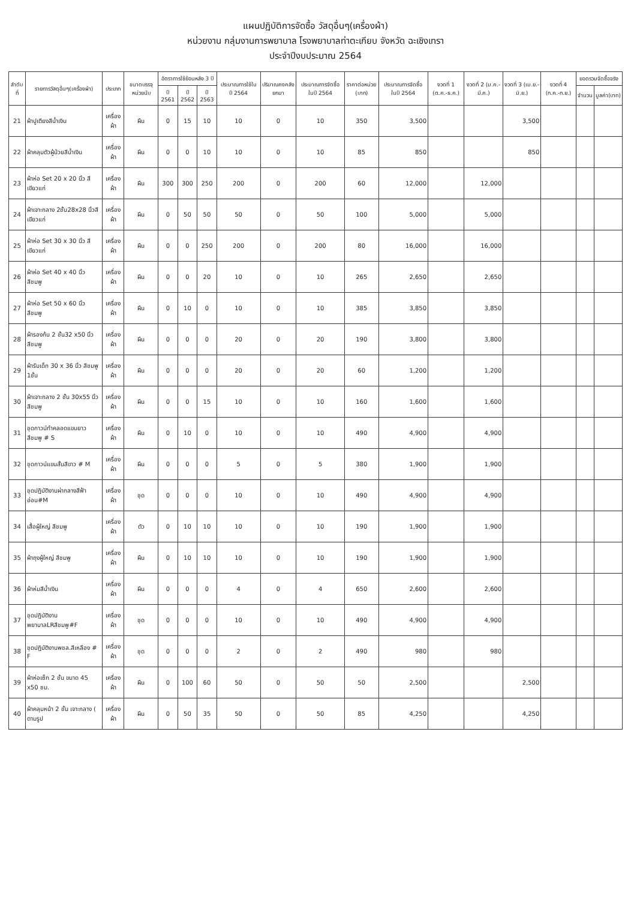แผนปฏิบัติการจัดซื้อ วัสดุอื่นๆ(เครื่องผ้า)
หน่วยงาน กลุ่มงานการพยาบาล โรงพยาบาลท่าตะเกียบ จังหวัด ฉะเชิงเทรา
ประจำปีงบประมาณ 2564
| ลำดับที่ | รายการวัสดุอื่นๆ(เครื่องผ้า) | ประเภท | ขนาดบรรจุ หน่วยนับ | อัตราการใช้ย้อนหลัง 3 ปี | | | ประมาณการใช้ใน ปี 2564 | ปริมาณคงคลังยกมา | ประมาณการจัดซื้อ ในปี 2564 | ราคาต่อหน่วย (บาท) | ประมาณการจัดซื้อ ในปี 2564 | งวดที่ 1 (ต.ค.-ธ.ค.) | งวดที่ 2 (ม.ค.-มี.ค.) | งวดที่ 3 (เม.ย.-มิ.ย.) | งวดที่ 4 (ก.ค.-ก.ย.) | ยอดรวมจัดซื้อจริง | |
| --- | --- | --- | --- | --- | --- | --- | --- | --- | --- | --- | --- | --- | --- | --- | --- | --- | --- |
| | | | | ปี 2561 | ปี 2562 | ปี 2563 | | | | | | | | | | จำนวน | มูลค่า(บาท) |
| 21 | ผ้าปูเตียงสีน้ำเงิน | เครื่องผ้า | ผืน | 0 | 15 | 10 | 10 | 0 | 10 | 350 | 3,500 | | | 3,500 | | | |
| 22 | ผ้าคลุมตัวผู้ป่วยสีน้ำเงิน | เครื่องผ้า | ผืน | 0 | 0 | 10 | 10 | 0 | 10 | 85 | 850 | | | 850 | | | |
| 23 | ผ้าห่อ Set 20 x 20 นิ้ว สีเขียวแก่ | เครื่องผ้า | ผืน | 300 | 300 | 250 | 200 | 0 | 200 | 60 | 12,000 | | 12,000 | | | | |
| 24 | ผ้าเจาะกลาง 2ชั้น28x28 นิ้วสีเขียวแก่ | เครื่องผ้า | ผืน | 0 | 50 | 50 | 50 | 0 | 50 | 100 | 5,000 | | 5,000 | | | | |
| 25 | ผ้าห่อ Set 30 x 30 นิ้ว สีเขียวแก่ | เครื่องผ้า | ผืน | 0 | 0 | 250 | 200 | 0 | 200 | 80 | 16,000 | | 16,000 | | | | |
| 26 | ผ้าห่อ Set 40 x 40 นิ้ว สีชมพู | เครื่องผ้า | ผืน | 0 | 0 | 20 | 10 | 0 | 10 | 265 | 2,650 | | 2,650 | | | | |
| 27 | ผ้าห่อ Set 50 x 60 นิ้ว สีชมพู | เครื่องผ้า | ผืน | 0 | 10 | 0 | 10 | 0 | 10 | 385 | 3,850 | | 3,850 | | | | |
| 28 | ผ้ารองก้น 2 ชั้น32 x50 นิ้ว สีชมพู | เครื่องผ้า | ผืน | 0 | 0 | 0 | 20 | 0 | 20 | 190 | 3,800 | | 3,800 | | | | |
| 29 | ผ้ารับเด็ก 30 x 36 นิ้ว สีชมพู 1ชั้น | เครื่องผ้า | ผืน | 0 | 0 | 0 | 20 | 0 | 20 | 60 | 1,200 | | 1,200 | | | | |
| 30 | ผ้าเจาะกลาง 2 ชั้น 30x55 นิ้ว สีชมพู | เครื่องผ้า | ผืน | 0 | 0 | 15 | 10 | 0 | 10 | 160 | 1,600 | | 1,600 | | | | |
| 31 | ชุดกาวน์ทำคลอดแขนยาวสีชมพู # S | เครื่องผ้า | ผืน | 0 | 10 | 0 | 10 | 0 | 10 | 490 | 4,900 | | 4,900 | | | | |
| 32 | ชุดกาวน์แขนสั้นสีขาว # M | เครื่องผ้า | ผืน | 0 | 0 | 0 | 5 | 0 | 5 | 380 | 1,900 | | 1,900 | | | | |
| 33 | ชุดปฏิบัติงานผ่ากลางสีฟ้าอ่อน#M | เครื่องผ้า | ชุด | 0 | 0 | 0 | 10 | 0 | 10 | 490 | 4,900 | | 4,900 | | | | |
| 34 | เสื้อผู้ใหญ่ สีชมพู | เครื่องผ้า | ตัว | 0 | 10 | 10 | 10 | 0 | 10 | 190 | 1,900 | | 1,900 | | | | |
| 35 | ผ้าถุงผู้ใหญ่ สีชมพู | เครื่องผ้า | ผืน | 0 | 10 | 10 | 10 | 0 | 10 | 190 | 1,900 | | 1,900 | | | | |
| 36 | ผ้าห่มสีน้ำเงิน | เครื่องผ้า | ผืน | 0 | 0 | 0 | 4 | 0 | 4 | 650 | 2,600 | | 2,600 | | | | |
| 37 | ชุดปฏิบัติงานพยาบาลLRสีชมพู#F | เครื่องผ้า | ชุด | 0 | 0 | 0 | 10 | 0 | 10 | 490 | 4,900 | | 4,900 | | | | |
| 38 | ชุดปฏิบัติงานพชล.สีเหลือง # F | เครื่องผ้า | ชุด | 0 | 0 | 0 | 2 | 0 | 2 | 490 | 980 | | 980 | | | | |
| 39 | ผ้าห่อเซ็ท 2 ชั้น ขนาด 45 x50 ซม. | เครื่องผ้า | ผืน | 0 | 100 | 60 | 50 | 0 | 50 | 50 | 2,500 | | | 2,500 | | | |
| 40 | ผ้าคลุมหน้า 2 ชั้น เจาะกลาง ( ตามรูป | เครื่องผ้า | ผืน | 0 | 50 | 35 | 50 | 0 | 50 | 85 | 4,250 | | | 4,250 | | | |